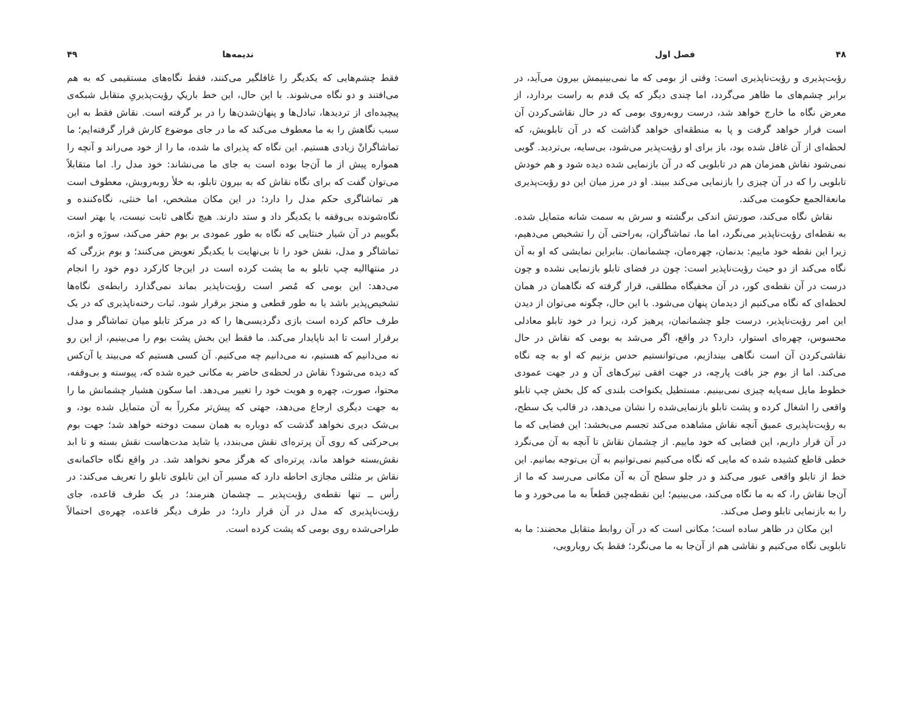۴۸ فصل اول
رؤیت‌پذیری و رؤیت‌ناپذیری است: وقتی از بومی که ما نمی‌بینیمش بیرون می‌آید، در برابر چشم‌های ما ظاهر می‌گردد، اما چندی دیگر که یک قدم به راست بردارد، از معرض نگاه ما خارج خواهد شد، درست روبه‌روی بومی که در حال نقاشی‌کردن آن است قرار خواهد گرفت و پا به منطقه‌ای خواهد گذاشت که در آن تابلویش، که لحظه‌ای از آن غافل شده بود، باز برای او رؤیت‌پذیر می‌شود، بی‌سایه، بی‌تردید. گویی نمی‌شود نقاش همزمان هم در تابلویی که در آن بازنمایی شده دیده شود و هم خودش تابلویی را که در آن چیزی را بازنمایی می‌کند ببیند. او در مرز میان این دو رؤیت‌پذیری مانعةالجمع حکومت می‌کند.
نقاش نگاه می‌کند، صورتش اندکی برگشته و سرش به سمت شانه متمایل شده. به نقطه‌ای رؤیت‌ناپذیر می‌نگرد، اما ما، تماشاگران، به‌راحتی آن را تشخیص می‌دهیم، زیرا این نقطه خود ماییم: بدنمان، چهره‌مان، چشمانمان. بنابراین نمایشی که او به آن نگاه می‌کند از دو حیث رؤیت‌ناپذیر است: چون در فضای تابلو بازنمایی نشده و چون درست در آن نقطه‌ی کور، در آن مخفیگاه مطلقی، قرار گرفته که نگاهمان در همان لحظه‌ای که نگاه می‌کنیم از دیدمان پنهان می‌شود. با این حال، چگونه می‌توان از دیدن این امر رؤیت‌ناپذیر، درست جلو چشمانمان، پرهیز کرد، زیرا در خود تابلو معادلی محسوس، چهره‌ای استوار، دارد؟ در واقع، اگر می‌شد به بومی که نقاش در حال نقاشی‌کردن آن است نگاهی بیندازیم، می‌توانستیم حدس بزنیم که او به چه نگاه می‌کند. اما از بوم جز بافت پارچه، در جهت افقی تیرک‌های آن و در جهت عمودی خطوط مایل سه‌پایه چیزی نمی‌بینیم. مستطیل یکنواخت بلندی که کل بخش چپ تابلو واقعی را اشغال کرده و پشت تابلو بازنمایی‌شده را نشان می‌دهد، در قالب یک سطح، به رؤیت‌ناپذیری عمیق آنچه نقاش مشاهده می‌کند تجسم می‌بخشد: این فضایی که ما در آن قرار داریم، این فضایی که خود ماییم. از چشمان نقاش تا آنچه به آن می‌نگرد خطی قاطع کشیده شده که مایی که نگاه می‌کنیم نمی‌توانیم به آن بی‌توجه بمانیم. این خط از تابلو واقعی عبور می‌کند و در جلو سطح آن به آن مکانی می‌رسد که ما از آن‌جا نقاش را، که به ما نگاه می‌کند، می‌بینیم؛ این نقطه‌چین قطعاً به ما می‌خورد و ما را به بازنمایی تابلو وصل می‌کند.
این مکان در ظاهر ساده است؛ مکانی است که در آن روابط متقابل محضند: ما به تابلویی نگاه می‌کنیم و نقاشی هم از آن‌جا به ما می‌نگرد؛ فقط یک رویارویی،
ندیمه‌ها ۴۹
فقط چشم‌هایی که یکدیگر را غافلگیر می‌کنند، فقط نگاه‌های مستقیمی که به هم می‌افتند و دو نگاه می‌شوند. با این حال، این خط باریکِ رؤیت‌پذیریِ متقابل شبکه‌ی پیچیده‌ای از تردیدها، تبادل‌ها و پنهان‌شدن‌ها را در بر گرفته است. نقاش فقط به این سبب نگاهش را به ما معطوف می‌کند که ما در جای موضوع کارش قرار گرفته‌ایم؛ ما تماشاگرانْ زیادی هستیم. این نگاه که پذیرای ما شده، ما را از خود می‌راند و آنچه را همواره پیش از ما آن‌جا بوده است به جای ما می‌نشاند: خود مدل را. اما متقابلاً می‌توان گفت که برای نگاه نقاش که به بیرون تابلو، به خلأ روبه‌رویش، معطوف است هر تماشاگری حکم مدل را دارد؛ در این مکان مشخص، اما خنثی، نگاه‌کننده و نگاه‌شونده بی‌وقفه با یکدیگر داد و ستد دارند. هیچ نگاهی ثابت نیست، یا بهتر است بگوییم در آن شیار خنثایی که نگاه به طور عمودی بر بوم حفر می‌کند، سوژه و ابژه، تماشاگر و مدل، نقش خود را تا بی‌نهایت با یکدیگر تعویض می‌کنند؛ و بوم بزرگی که در منتهاالیه چپ تابلو به ما پشت کرده است در این‌جا کارکرد دوم خود را انجام می‌دهد: این بومی که مُصر است رؤیت‌ناپذیر بماند نمی‌گذارد رابطه‌ی نگاه‌ها تشخیص‌پذیر باشد یا به طور قطعی و منجز برقرار شود. ثبات رخنه‌ناپذیری که در یک طرف حاکم کرده است بازی دگردیسی‌ها را که در مرکز تابلو میان تماشاگر و مدل برقرار است تا ابد ناپایدار می‌کند. ما فقط این بخش پشت بوم را می‌بینیم، از این رو نه می‌دانیم که هستیم، نه می‌دانیم چه می‌کنیم. آن کسی هستیم که می‌بیند یا آن‌کس که دیده می‌شود؟ نقاش در لحظه‌ی حاضر به مکانی خیره شده که، پیوسته و بی‌وقفه، محتوا، صورت، چهره و هویت خود را تغییر می‌دهد. اما سکون هشیار چشمانش ما را به جهت دیگری ارجاع می‌دهد، جهتی که پیش‌تر مکرراً به آن متمایل شده بود، و بی‌شک دیری نخواهد گذشت که دوباره به همان سمت دوخته خواهد شد؛ جهت بوم بی‌حرکتی که روی آن پرتره‌ای نقش می‌بندد، یا شاید مدت‌هاست نقش بسته و تا ابد نقش‌بسته خواهد ماند، پرتره‌ای که هرگز محو نخواهد شد. در واقع نگاه حاکمانه‌ی نقاش بر مثلثی مجازی احاطه دارد که مسیر آن این تابلوی تابلو را تعریف می‌کند: در رأس ــ تنها نقطه‌ی رؤیت‌پذیر ــ چشمان هنرمند؛ در یک طرف قاعده، جای رؤیت‌ناپذیری که مدل در آن قرار دارد؛ در طرف دیگر قاعده، چهره‌ی احتمالاً طراحی‌شده روی بومی که پشت کرده است.